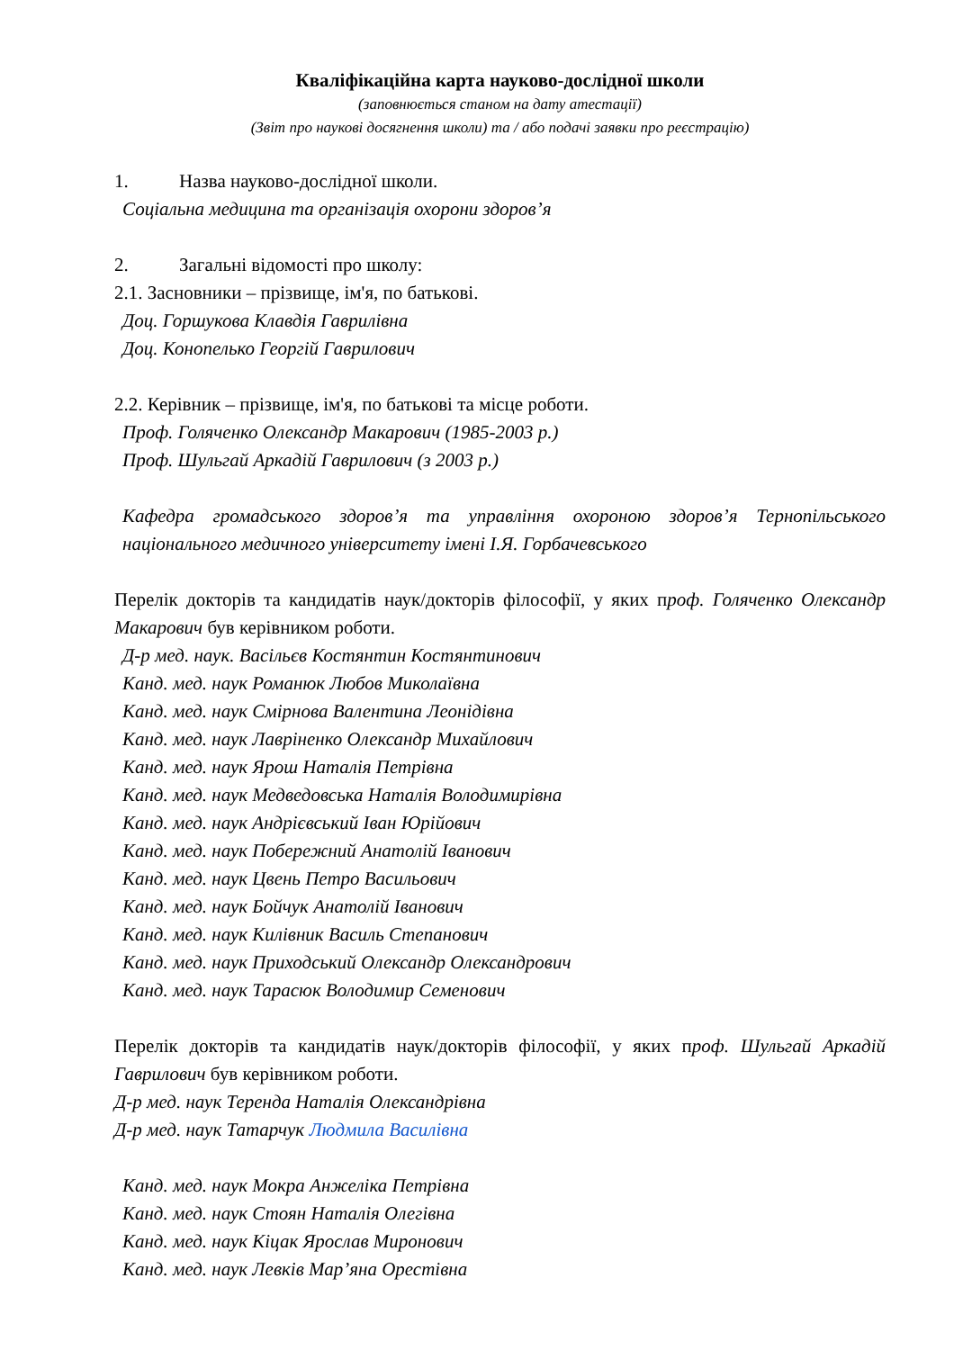Кваліфікаційна карта науково-дослідної школи
(заповнюється станом на дату атестації)
(Звіт про наукові досягнення школи) та / або подачі заявки про реєстрацію)
1. Назва науково-дослідної школи.
Соціальна медицина та організація охорони здоров’я
2. Загальні відомості про школу:
2.1. Засновники – прізвище, ім'я, по батькові.
Доц. Горшукова Клавдія Гаврилівна
Доц. Конопелько Георгій Гаврилович
2.2. Керівник – прізвище, ім'я, по батькові та місце роботи.
Проф. Голяченко Олександр Макарович (1985-2003 р.)
Проф. Шульгай Аркадій Гаврилович (з 2003 р.)
Кафедра громадського здоров’я та управління охороною здоров’я Тернопільського національного медичного університету імені І.Я. Горбачевського
Перелік докторів та кандидатів наук/докторів філософії, у яких проф. Голяченко Олександр Макарович був керівником роботи.
Д-р мед. наук. Васільєв Костянтин Костянтинович
Канд. мед. наук Романюк Любов Миколаївна
Канд. мед. наук Смірнова Валентина Леонідівна
Канд. мед. наук Лавріненко Олександр Михайлович
Канд. мед. наук Ярош Наталія Петрівна
Канд. мед. наук Медведовська Наталія Володимирівна
Канд. мед. наук Андрієвський Іван Юрійович
Канд. мед. наук Побережний Анатолій Іванович
Канд. мед. наук Цвень Петро Васильович
Канд. мед. наук Бойчук Анатолій Іванович
Канд. мед. наук Килівник Василь Степанович
Канд. мед. наук Приходський Олександр Олександрович
Канд. мед. наук Тарасюк Володимир Семенович
Перелік докторів та кандидатів наук/докторів філософії, у яких проф. Шульгай Аркадій Гаврилович був керівником роботи.
Д-р мед. наук Теренда Наталія Олександрівна
Д-р мед. наук Татарчук Людмила Василівна
Канд. мед. наук Мокра Анжеліка Петрівна
Канд. мед. наук Стоян Наталія Олегівна
Канд. мед. наук Кіцак Ярослав Миронович
Канд. мед. наук Левків Мар’яна Орестівна